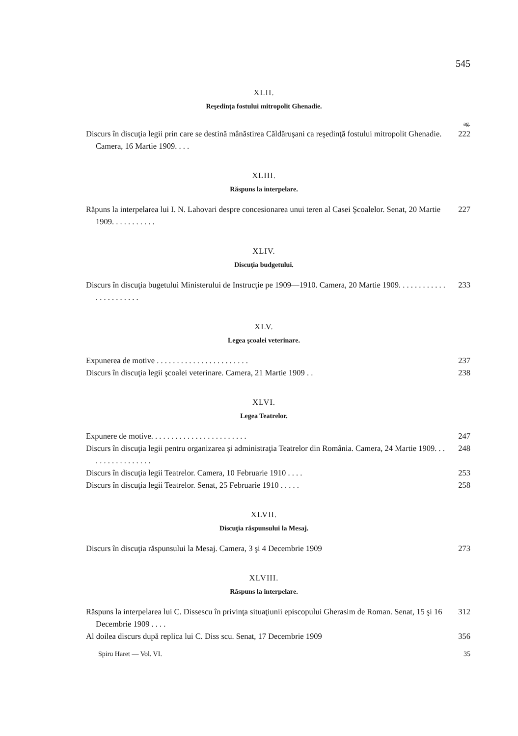545
XLII.
Reşedinţa fostului mitropolit Ghenadie.
ag.
Discurs în discuţia legii prin care se destină mânăstirea Căldăruşani ca reşedinţă fostului mitropolit Ghenadie. Camera, 16 Martie 1909. . . .
222
XLIII.
Răspuns la interpelare.
Răpuns la interpelarea lui I. N. Lahovari despre concesionarea unui teren al Casei Şcoalelor. Senat, 20 Martie 1909. . . . . . . . . . .
227
XLIV.
Discuţia budgetului.
Discurs în discuţia bugetului Ministerului de Instrucţie pe 1909—1910. Camera, 20 Martie 1909. . . . . . . . . . . . . . . . . . . . . . .
233
XLV.
Legea şcoalei veterinare.
Expunerea de motive . . . . . . . . . . . . . . . . . . . . . . .
237
Discurs în discuţia legii şcoalei veterinare. Camera, 21 Martie 1909 . .
238
XLVI.
Legea Teatrelor.
Expunere de motive. . . . . . . . . . . . . . . . . . . . . . . .
247
Discurs în discuţia legii pentru organizarea şi administraţia Teatrelor din România. Camera, 24 Martie 1909. . . . . . . . . . . . . . . . .
248
Discurs în discuţia legii Teatrelor. Camera, 10 Februarie 1910 . . . .
253
Discurs în discuţia legii Teatrelor. Senat, 25 Februarie 1910 . . . . .
258
XLVII.
Discuţia răspunsului la Mesaj.
Discurs în discuţia răspunsului la Mesaj. Camera, 3 şi 4 Decembrie 1909
273
XLVIII.
Răspuns la interpelare.
Răspuns la interpelarea lui C. Dissescu în privinţa situaţiunii episcopului Gherasim de Roman. Senat, 15 şi 16 Decembrie 1909 . . . .
312
Al doilea discurs după replica lui C. Diss scu. Senat, 17 Decembrie 1909
356
Spiru Haret — Vol. VI. 35